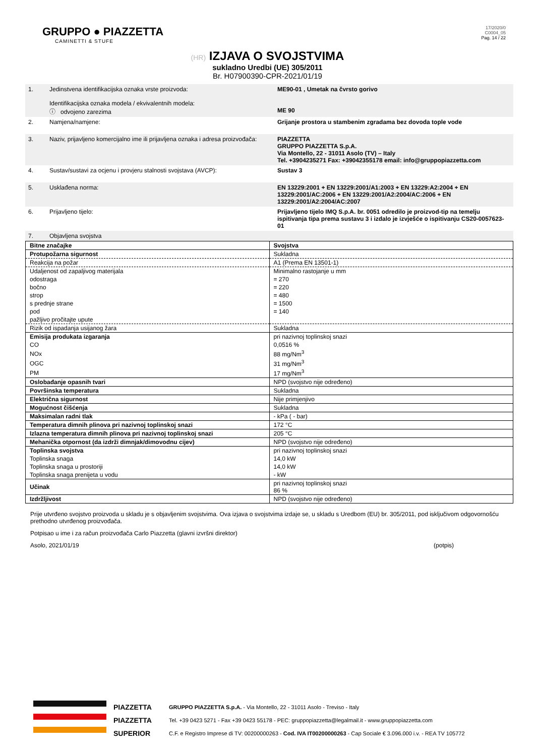GRUPPO ● PIAZZETTA
CAMINETTI & STUFE
17/2020/0
C0004_05
Pag. 14 / 22
(HR) IZJAVA O SVOJSTVIMA
sukladno Uredbi (UE) 305/2011
Br. H07900390-CPR-2021/01/19
| 1. | Jedinstvena identifikacijska oznaka vrste proizvoda: Identifikacijska oznaka modela / ekvivalentnih modela: ⓘ odvojeno zarezima | ME90-01 , Umetak na čvrsto gorivo ME 90 |
| 2. | Namjena/namjene: | Grijanje prostora u stambenim zgradama bez dovoda tople vode |
| 3. | Naziv, prijavljeno komercijalno ime ili prijavljena oznaka i adresa proizvođača: | PIAZZETTA GRUPPO PIAZZETTA S.p.A. Via Montello, 22 - 31011 Asolo (TV) – Italy Tel. +3904235271 Fax: +39042355178 email: info@gruppopiazzetta.com |
| 4. | Sustav/sustavi za ocjenu i provjeru stalnosti svojstava (AVCP): | Sustav 3 |
| 5. | Usklađena norma: | EN 13229:2001 + EN 13229:2001/A1:2003 + EN 13229:A2:2004 + EN 13229:2001/AC:2006 + EN 13229:2001/A2:2004/AC:2006 + EN 13229:2001/A2:2004/AC:2007 |
| 6. | Prijavljeno tijelo: | Prijavljeno tijelo IMQ S.p.A. br. 0051 odredilo je proizvod-tip na temelju ispitivanja tipa prema sustavu 3 i izdalo je izvješće o ispitivanju CS20-0057623-01 |
| 7. | Objavljena svojstva | |
| Bitne značajke | Svojstva |
| Protupožarna sigurnost | Sukladna |
| Reakcija na požar | A1 (Prema EN 13501-1) |
| Udaljenost od zapaljivog materijala | Minimalno rastojanje u mm |
| odostraga | = 270 |
| bočno | = 220 |
| strop | = 480 |
| s prednje strane | = 1500 |
| pod | = 140 |
| pažljivo pročitajte upute | |
| Rizik od ispadanja usijanog žara | Sukladna |
| Emisija produkata izgaranja | pri nazivnoj toplinskoj snazi |
| CO | 0,0516 % |
| NOx | 88 mg/Nm<sup>3</sup> |
| OGC | 31 mg/Nm<sup>3</sup> |
| PM | 17 mg/Nm<sup>3</sup> |
| Oslobađanje opasnih tvari | NPD (svojstvo nije određeno) |
| Površinska temperatura | Sukladna |
| Električna sigurnost | Nije primjenjivo |
| Mogućnost čišćenja | Sukladna |
| Maksimalan radni tlak | - kPa ( - bar) |
| Temperatura dimnih plinova pri nazivnoj toplinskoj snazi | 172 °C |
| Izlazna temperatura dimnih plinova pri nazivnoj toplinskoj snazi | 205 °C |
| Mehanička otpornost (da izdrži dimnjak/dimovodnu cijev) | NPD (svojstvo nije određeno) |
| Toplinska svojstva | pri nazivnoj toplinskoj snazi |
| Toplinska snaga | 14,0 kW |
| Toplinska snaga u prostoriji | 14,0 kW |
| Toplinska snaga prenijeta u vodu | - kW |
| Učinak | pri nazivnoj toplinskoj snazi 86 % |
| Izdržljivost | NPD (svojstvo nije određeno) |
Prije utvrđeno svojstvo proizvoda u skladu je s objavljenim svojstvima. Ova izjava o svojstvima izdaje se, u skladu s Uredbom (EU) br. 305/2011, pod isključivom odgovornošću prethodno utvrđenog proizvođača.
Potpisao u ime i za račun proizvođača Carlo Piazzetta (glavni izvršni direktor)
Asolo, 2021/01/19 (potpis)
PIAZZETTA
PIAZZETTA
SUPERIOR
GRUPPO PIAZZETTA S.p.A. - Via Montello, 22 - 31011 Asolo - Treviso - Italy
Tel. +39 0423 5271 - Fax +39 0423 55178 - PEC: gruppopiazzetta@legalmail.it - www.gruppopiazzetta.com
C.F. e Registro Imprese di TV: 00200000263 - Cod. IVA IT00200000263 - Cap Sociale € 3.096.000 i.v. - REA TV 105772